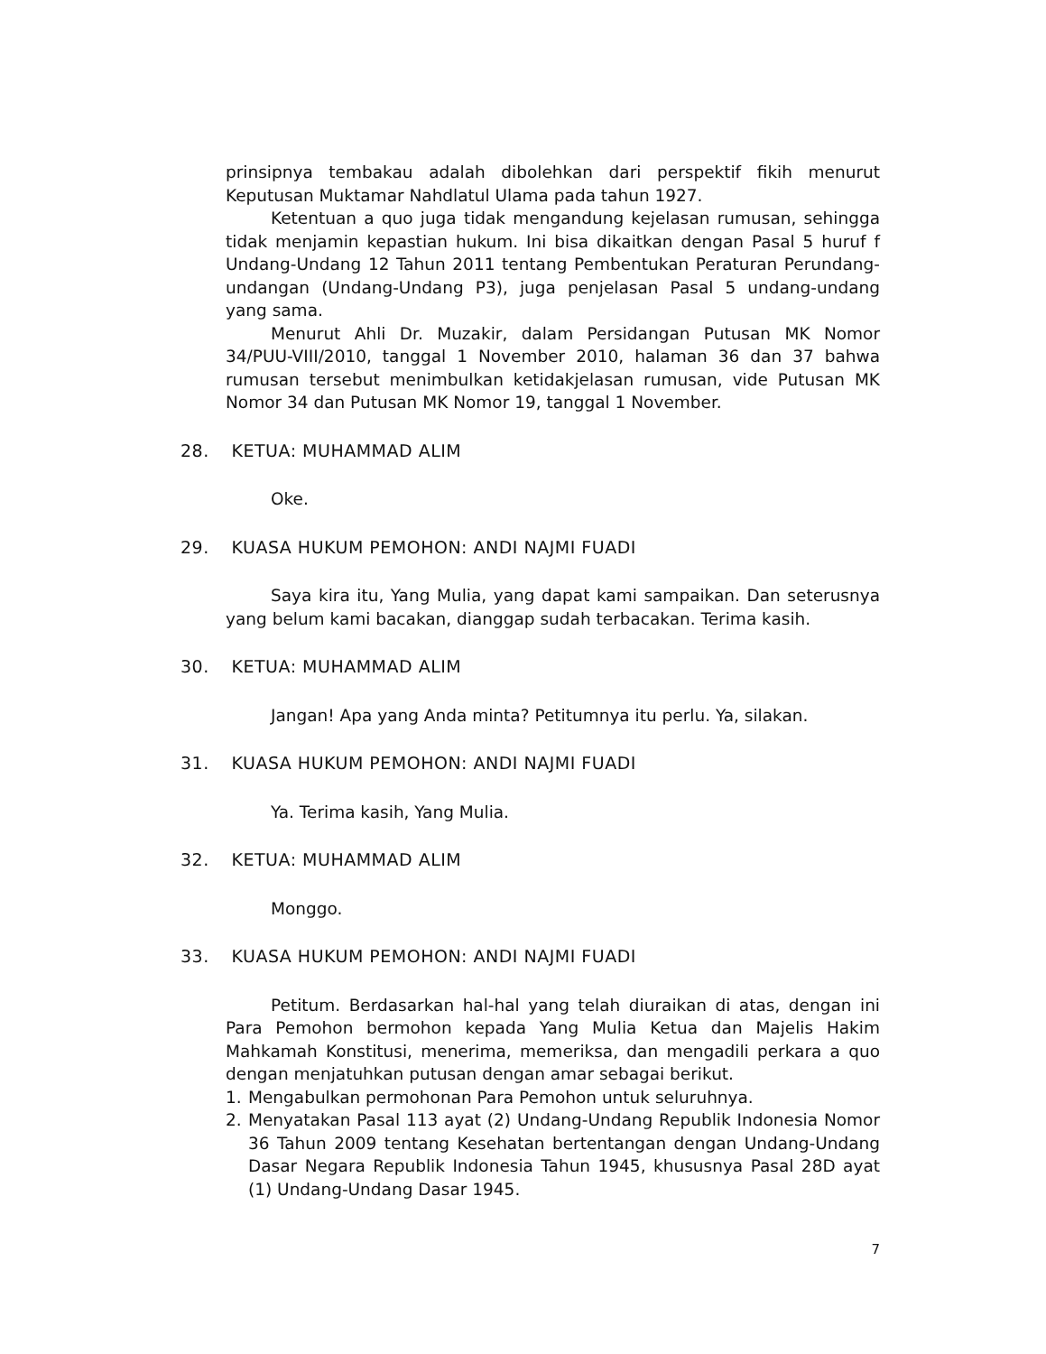prinsipnya tembakau adalah dibolehkan dari perspektif fikih menurut Keputusan Muktamar Nahdlatul Ulama pada tahun 1927.
Ketentuan a quo juga tidak mengandung kejelasan rumusan, sehingga tidak menjamin kepastian hukum. Ini bisa dikaitkan dengan Pasal 5 huruf f Undang-Undang 12 Tahun 2011 tentang Pembentukan Peraturan Perundang-undangan (Undang-Undang P3), juga penjelasan Pasal 5 undang-undang yang sama.
Menurut Ahli Dr. Muzakir, dalam Persidangan Putusan MK Nomor 34/PUU-VIII/2010, tanggal 1 November 2010, halaman 36 dan 37 bahwa rumusan tersebut menimbulkan ketidakjelasan rumusan, vide Putusan MK Nomor 34 dan Putusan MK Nomor 19, tanggal 1 November.
28. KETUA: MUHAMMAD ALIM
Oke.
29. KUASA HUKUM PEMOHON: ANDI NAJMI FUADI
Saya kira itu, Yang Mulia, yang dapat kami sampaikan. Dan seterusnya yang belum kami bacakan, dianggap sudah terbacakan. Terima kasih.
30. KETUA: MUHAMMAD ALIM
Jangan! Apa yang Anda minta? Petitumnya itu perlu. Ya, silakan.
31. KUASA HUKUM PEMOHON: ANDI NAJMI FUADI
Ya. Terima kasih, Yang Mulia.
32. KETUA: MUHAMMAD ALIM
Monggo.
33. KUASA HUKUM PEMOHON: ANDI NAJMI FUADI
Petitum. Berdasarkan hal-hal yang telah diuraikan di atas, dengan ini Para Pemohon bermohon kepada Yang Mulia Ketua dan Majelis Hakim Mahkamah Konstitusi, menerima, memeriksa, dan mengadili perkara a quo dengan menjatuhkan putusan dengan amar sebagai berikut.
1. Mengabulkan permohonan Para Pemohon untuk seluruhnya.
2. Menyatakan Pasal 113 ayat (2) Undang-Undang Republik Indonesia Nomor 36 Tahun 2009 tentang Kesehatan bertentangan dengan Undang-Undang Dasar Negara Republik Indonesia Tahun 1945, khususnya Pasal 28D ayat (1) Undang-Undang Dasar 1945.
7